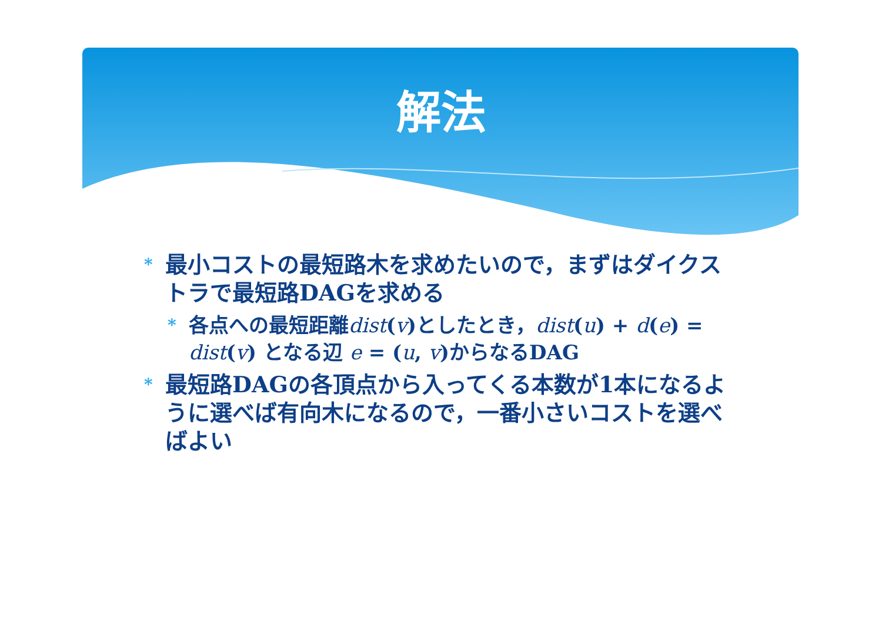解法
* 最小コストの最短路木を求めたいので，まずはダイクストラで最短路DAGを求める
* 各点への最短距離dist(v)としたとき，dist(u) + d(e) = dist(v) となる辺 e = (u, v)からなるDAG
* 最短路DAGの各頂点から入ってくる本数が1本になるように選べば有向木になるので，一番小さいコストを選べばよい